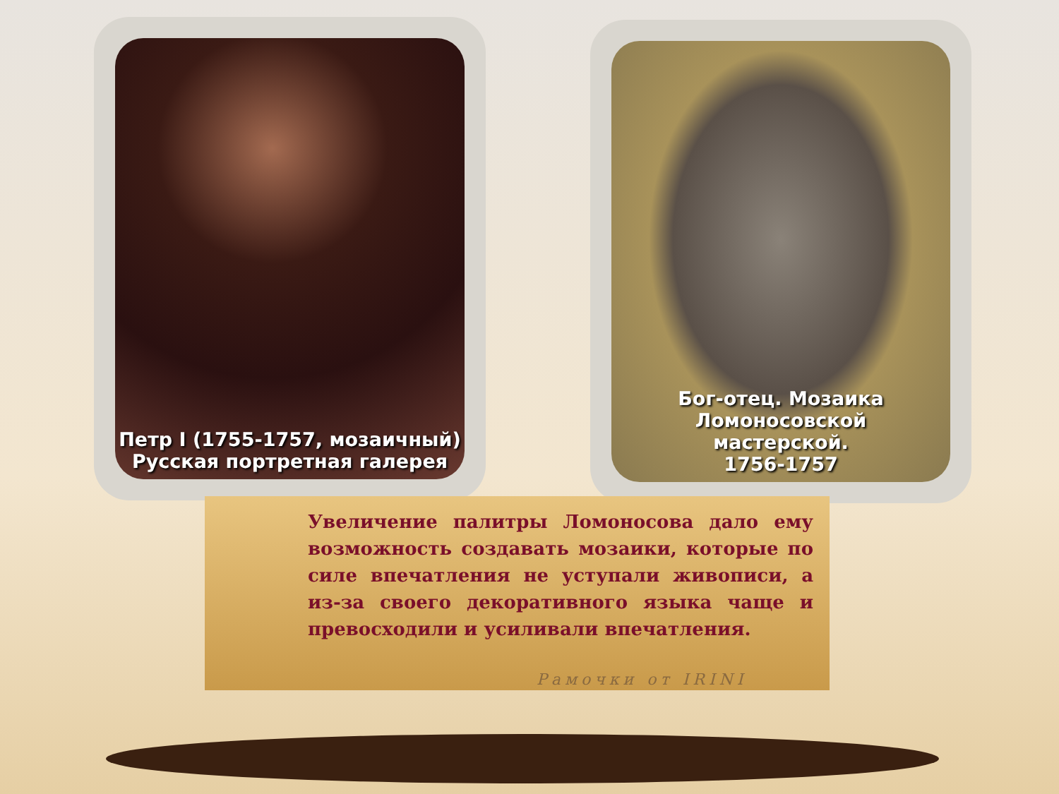Петр I (1755-1757, мозаичный)
Русская портретная галерея
Бог-отец. Мозаика
Ломоносовской
мастерской.
1756-1757
Увеличение палитры Ломоносова дало ему возможность создавать мозаики, которые по силе впечатления не уступали живописи, а из-за своего декоративного языка чаще и превосходили и усиливали впечатления.
Рамочки от IRINI